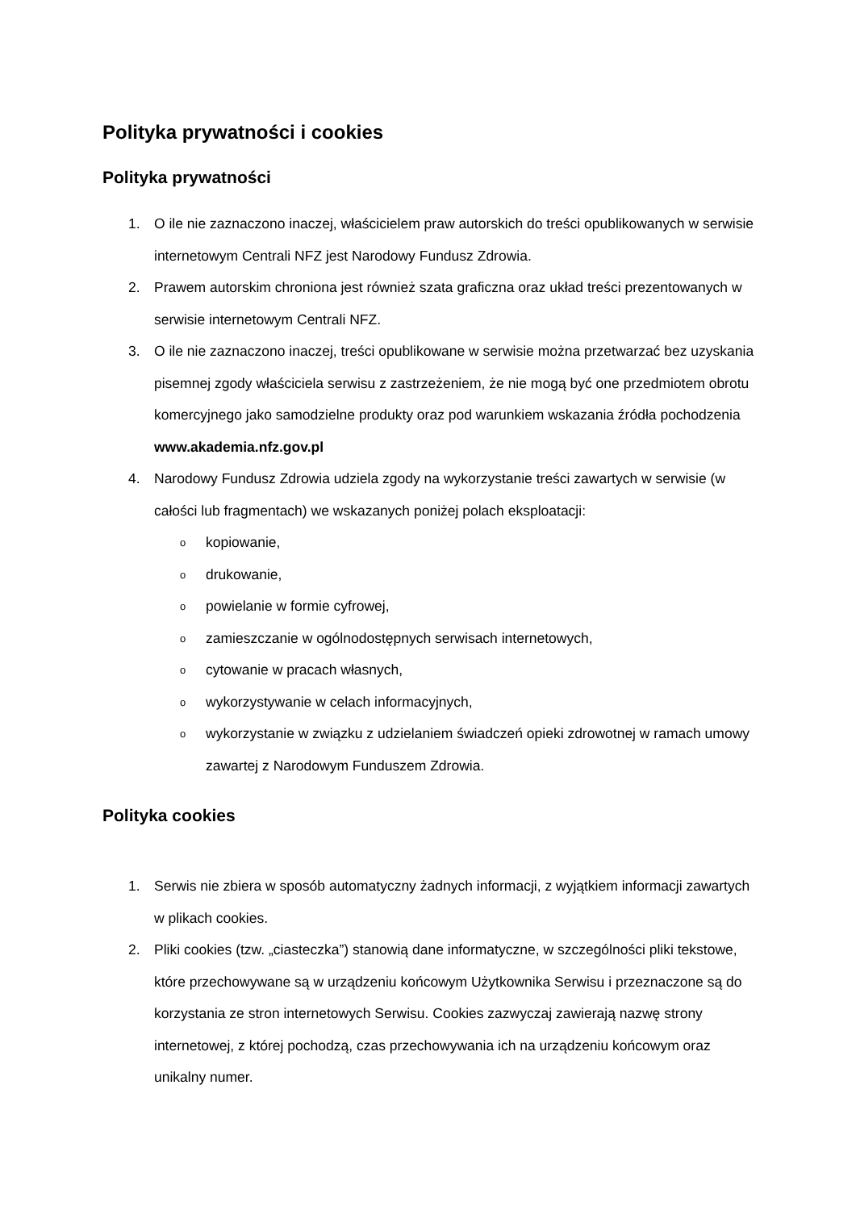Polityka prywatności i cookies
Polityka prywatności
1. O ile nie zaznaczono inaczej, właścicielem praw autorskich do treści opublikowanych w serwisie internetowym Centrali NFZ jest Narodowy Fundusz Zdrowia.
2. Prawem autorskim chroniona jest również szata graficzna oraz układ treści prezentowanych w serwisie internetowym Centrali NFZ.
3. O ile nie zaznaczono inaczej, treści opublikowane w serwisie można przetwarzać bez uzyskania pisemnej zgody właściciela serwisu z zastrzeżeniem, że nie mogą być one przedmiotem obrotu komercyjnego jako samodzielne produkty oraz pod warunkiem wskazania źródła pochodzenia www.akademia.nfz.gov.pl
4. Narodowy Fundusz Zdrowia udziela zgody na wykorzystanie treści zawartych w serwisie (w całości lub fragmentach) we wskazanych poniżej polach eksploatacji:
okopiowanie,
odrukowanie,
opowielanie w formie cyfrowej,
ozamieszczanie w ogólnodostępnych serwisach internetowych,
ocytowanie w pracach własnych,
owykorzystywanie w celach informacyjnych,
owykorzystanie w związku z udzielaniem świadczeń opieki zdrowotnej w ramach umowy zawartej z Narodowym Funduszem Zdrowia.
Polityka cookies
1. Serwis nie zbiera w sposób automatyczny żadnych informacji, z wyjątkiem informacji zawartych w plikach cookies.
2. Pliki cookies (tzw. „ciasteczka”) stanowią dane informatyczne, w szczególności pliki tekstowe, które przechowywane są w urządzeniu końcowym Użytkownika Serwisu i przeznaczone są do korzystania ze stron internetowych Serwisu. Cookies zazwyczaj zawierają nazwę strony internetowej, z której pochodzą, czas przechowywania ich na urządzeniu końcowym oraz unikalny numer.